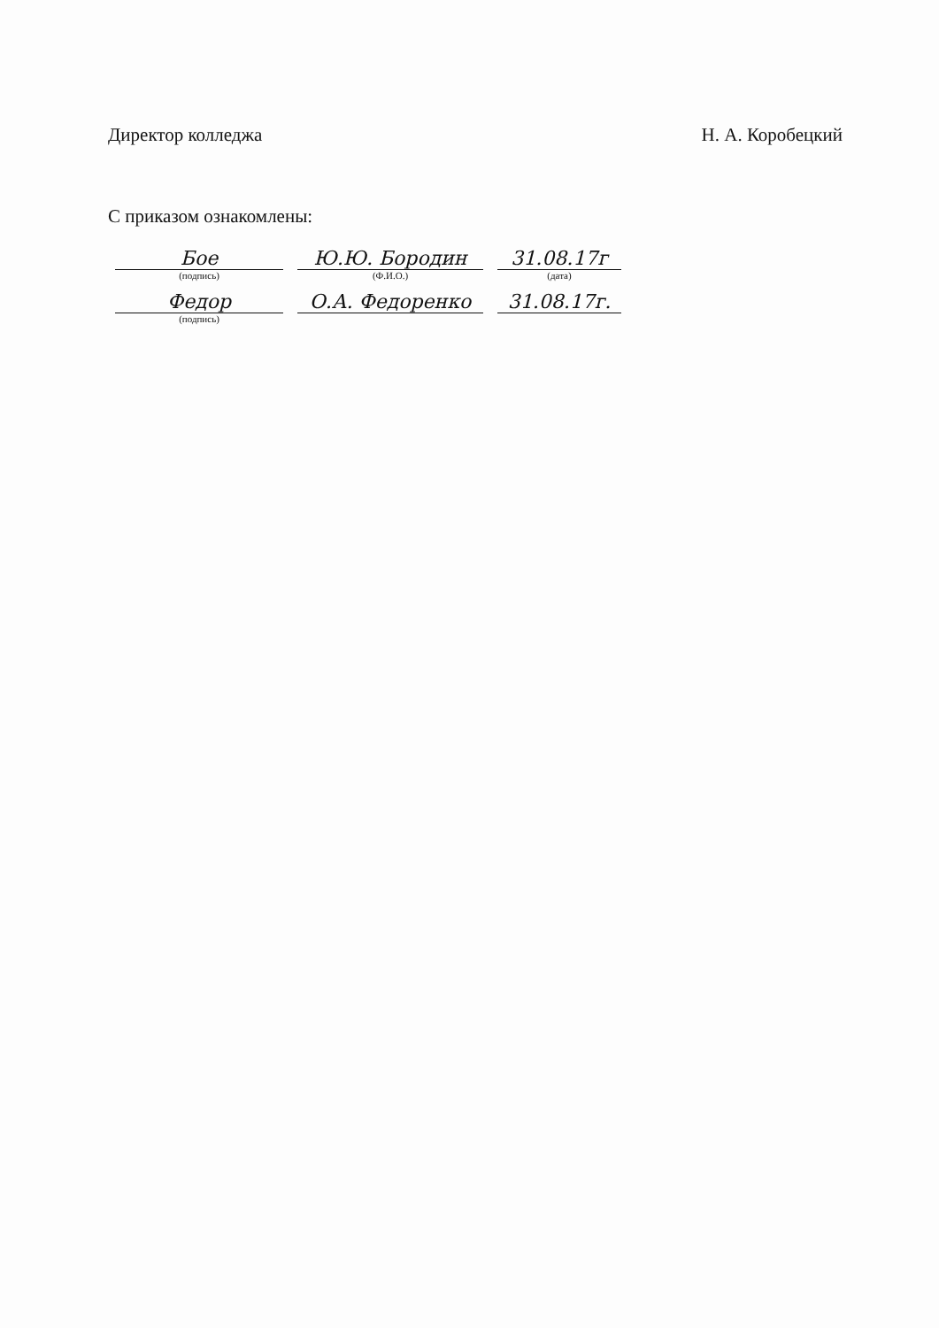Директор колледжа Н. А. Коробецкий
С приказом ознакомлены:
| Бое | Ю.Ю. Бородин | 31.08.17г |
| (подпись) | (Ф.И.О.) | (дата) |
| Федор | О.А. Федоренко | 31.08.17г. |
| (подпись) | | |